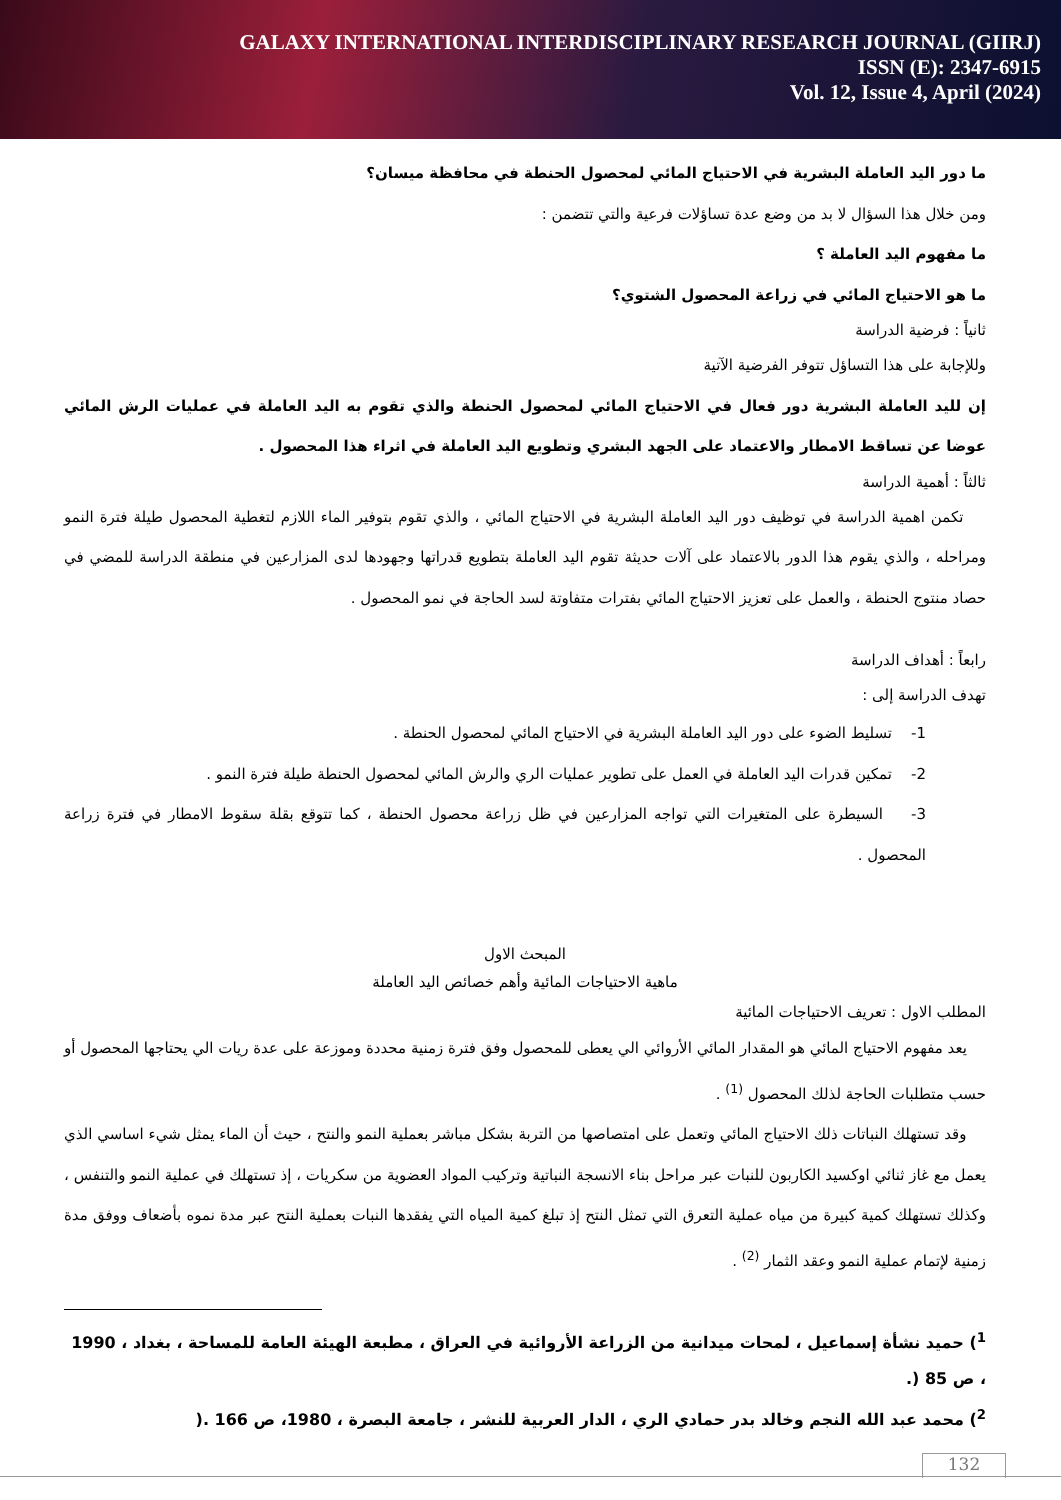GALAXY INTERNATIONAL INTERDISCIPLINARY RESEARCH JOURNAL (GIIRJ)
ISSN (E): 2347-6915
Vol. 12, Issue 4, April (2024)
ما دور اليد العاملة البشرية في الاحتياج المائي لمحصول الحنطة في محافظة ميسان؟
ومن خلال هذا السؤال لا بد من وضع عدة تساؤلات فرعية والتي تتضمن :
ما مفهوم اليد العاملة ؟
ما هو الاحتياج المائي في زراعة المحصول الشتوي؟
ثانياً : فرضية الدراسة
وللإجابة على هذا التساؤل تتوفر الفرضية الآتية
إن لليد العاملة البشرية دور فعال في الاحتياج المائي لمحصول الحنطة والذي تقوم به اليد العاملة في عمليات الرش المائي عوضا عن تساقط الامطار والاعتماد على الجهد البشري وتطويع اليد العاملة في اثراء هذا المحصول .
ثالثاً : أهمية الدراسة
تكمن اهمية الدراسة في توظيف دور اليد العاملة البشرية في الاحتياج المائي ، والذي تقوم بتوفير الماء اللازم لتغطية المحصول طيلة فترة النمو ومراحله ، والذي يقوم هذا الدور بالاعتماد على آلات حديثة تقوم اليد العاملة بتطويع قدراتها وجهودها لدى المزارعين في منطقة الدراسة للمضي في حصاد منتوج الحنطة ، والعمل على تعزيز الاحتياج المائي بفترات متفاوتة لسد الحاجة في نمو المحصول .
رابعاً : أهداف الدراسة
تهدف الدراسة إلى :
1- تسليط الضوء على دور اليد العاملة البشرية في الاحتياج المائي لمحصول الحنطة .
2- تمكين قدرات اليد العاملة في العمل على تطوير عمليات الري والرش المائي لمحصول الحنطة طيلة فترة النمو .
3- السيطرة على المتغيرات التي تواجه المزارعين في ظل زراعة محصول الحنطة ، كما تتوقع بقلة سقوط الامطار في فترة زراعة المحصول .
المبحث الاول
ماهية الاحتياجات المائية وأهم خصائص اليد العاملة
المطلب الاول : تعريف الاحتياجات المائية
يعد مفهوم الاحتياج المائي هو المقدار المائي الأروائي الي يعطى للمحصول وفق فترة زمنية محددة وموزعة على عدة ريات الي يحتاجها المحصول أو حسب متطلبات الحاجة لذلك المحصول <sup>(1)</sup> .
وقد تستهلك النباتات ذلك الاحتياج المائي وتعمل على امتصاصها من التربة بشكل مباشر بعملية النمو والنتح ، حيث أن الماء يمثل شيء اساسي الذي يعمل مع غاز ثنائي اوكسيد الكاربون للنبات عبر مراحل بناء الانسجة النباتية وتركيب المواد العضوية من سكريات ، إذ تستهلك في عملية النمو والتنفس ، وكذلك تستهلك كمية كبيرة من مياه عملية التعرق التي تمثل النتح إذ تبلغ كمية المياه التي يفقدها النبات بعملية النتح عبر مدة نموه بأضعاف ووفق مدة زمنية لإتمام عملية النمو وعقد الثمار <sup>(2)</sup> .
<sup>1</sup>) حميد نشأة إسماعيل ، لمحات ميدانية من الزراعة الأروائية في العراق ، مطبعة الهيئة العامة للمساحة ، بغداد ، 1990 ، ص 85 (.
<sup>2</sup>) محمد عبد الله النجم وخالد بدر حمادي الري ، الدار العربية للنشر ، جامعة البصرة ، 1980، ص 166 .(
132